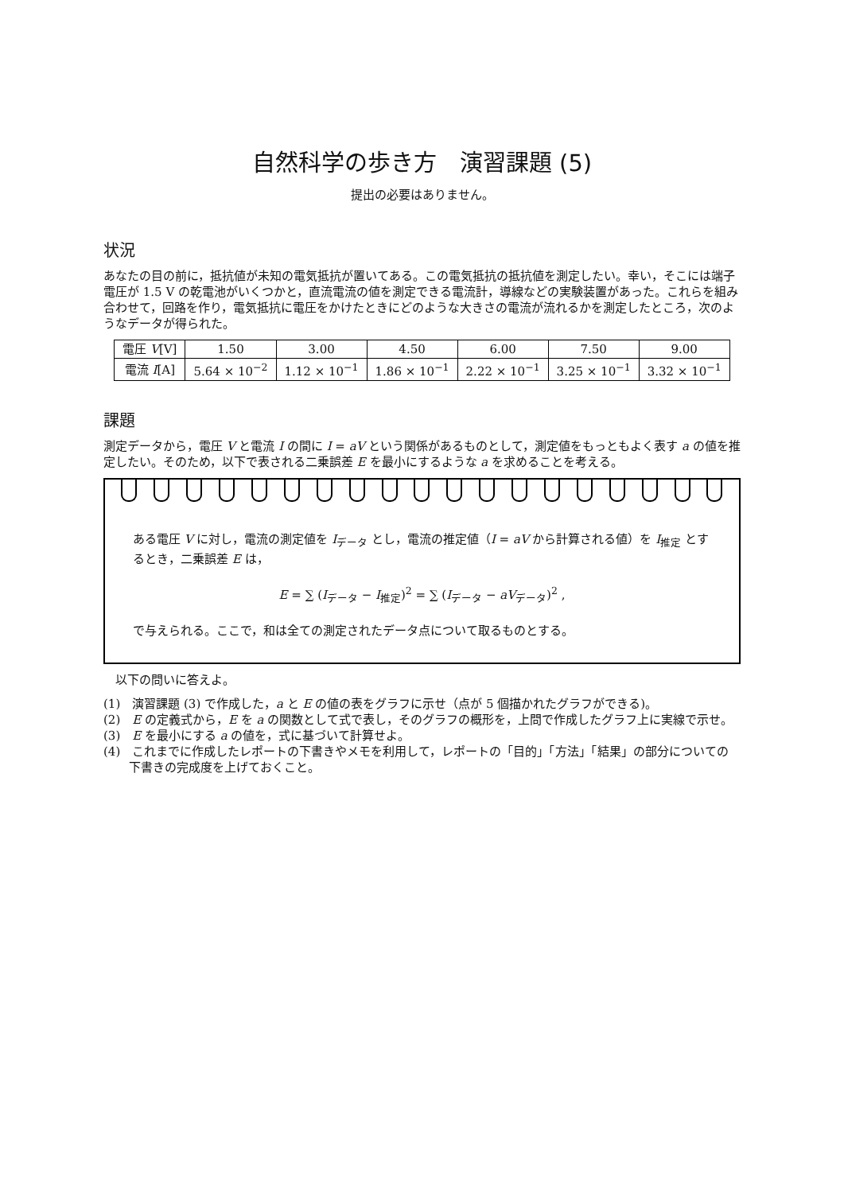自然科学の歩き方　演習課題 (5)
提出の必要はありません。
状況
あなたの目の前に，抵抗値が未知の電気抵抗が置いてある。この電気抵抗の抵抗値を測定したい。幸い，そこには端子電圧が 1.5 V の乾電池がいくつかと，直流電流の値を測定できる電流計，導線などの実験装置があった。これらを組み合わせて，回路を作り，電気抵抗に電圧をかけたときにどのような大きさの電流が流れるかを測定したところ，次のようなデータが得られた。
| 電圧 V [V] | 1.50 | 3.00 | 4.50 | 6.00 | 7.50 | 9.00 |
| 電流 I [A] | 5.64 × 10<sup>−2</sup> | 1.12 × 10<sup>−1</sup> | 1.86 × 10<sup>−1</sup> | 2.22 × 10<sup>−1</sup> | 3.25 × 10<sup>−1</sup> | 3.32 × 10<sup>−1</sup> |
課題
測定データから，電圧 V と電流 I の間に I = aV という関係があるものとして，測定値をもっともよく表す a の値を推定したい。そのため，以下で表される二乗誤差 E を最小にするような a を求めることを考える。
ある電圧 V に対し，電流の測定値を I<sub>データ</sub> とし，電流の推定値（I = aV から計算される値）を I<sub>推定</sub> とするとき，二乗誤差 E は，
E = ∑ (I<sub>データ</sub> − I<sub>推定</sub>)<sup>2</sup> = ∑ (I<sub>データ</sub> − aV<sub>データ</sub>)<sup>2</sup> ,
で与えられる。ここで，和は全ての測定されたデータ点について取るものとする。
　以下の問いに答えよ。
(1)　演習課題 (3) で作成した，a と E の値の表をグラフに示せ（点が 5 個描かれたグラフができる)。
(2)　E の定義式から，E を a の関数として式で表し，そのグラフの概形を，上問で作成したグラフ上に実線で示せ。
(3)　E を最小にする a の値を，式に基づいて計算せよ。
(4)　これまでに作成したレポートの下書きやメモを利用して，レポートの「目的」「方法」「結果」の部分についての下書きの完成度を上げておくこと。